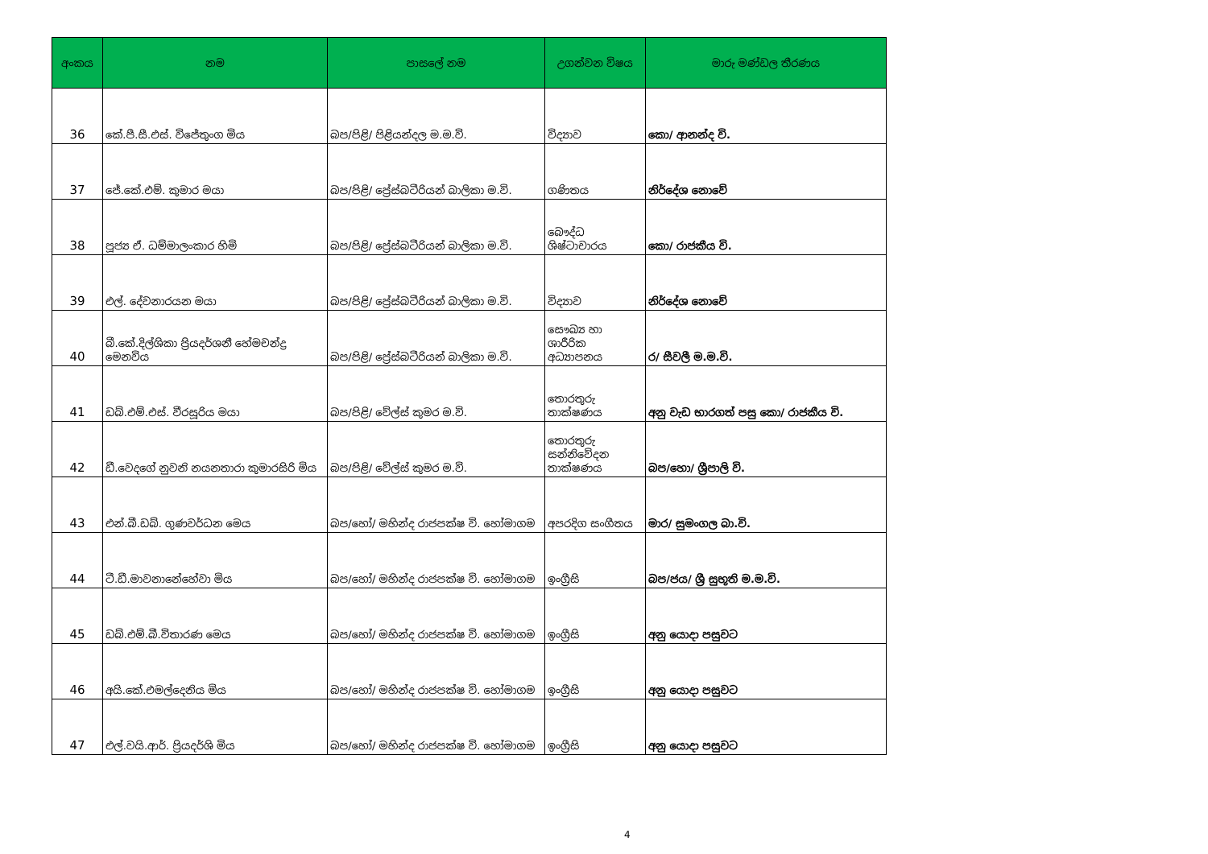| අංකය | නම | පාසලේ නම | උගන්වන විෂය | මාරු මණ්ඩල තීරණය |
| --- | --- | --- | --- | --- |
| 36 | කේ.පී.සී.එස්. විජේතුංග මිය | බප/පිළි/ පිළියන්දල ම.ම.වි. | විද්‍යාව | කො/ ආනන්ද වි. |
| 37 | ජේ.කේ.එම්. කුමාර මයා | බප/පිළි/ ප්‍රේස්බටීරියන් බාලිකා ම.වි. | ගණිතය | නිර්දේශ නොවේ |
| 38 | පූජ්‍ය ඒ. ධම්මාලංකාර හිමි | බප/පිළි/ ප්‍රේස්බටීරියන් බාලිකා ම.වි. | බෞද්ධ ශිෂ්ටාචාරය | කො/ රාජකීය වි. |
| 39 | එල්. දේවනාරයන මයා | බප/පිළි/ ප්‍රේස්බටීරියන් බාලිකා ම.වි. | විද්‍යාව | නිර්දේශ නොවේ |
| 40 | බී.කේ.දිල්ශිකා ප්‍රියදර්ශනී හේමචන්ද්‍ර මෙනවිය | බප/පිළි/ ප්‍රේස්බටීරියන් බාලිකා ම.වි. | සෞඛ්‍ය හා ශාරීරික අධ්‍යාපනය | ර/ සීවලී ම.ම.වි. |
| 41 | ඩබ්.එම්.එස්. වීරසූරිය මයා | බප/පිළි/ වේල්ස් කුමර ම.වි. | තොරතුරු තාක්ෂණය | අනු වැඩ භාරගත් පසු කො/ රාජකීය වි. |
| 42 | ඩී.වෙදගේ නුවනි නයනතාරා කුමාරසිරි මිය | බප/පිළි/ වේල්ස් කුමර ම.වි. | තොරතුරු සන්නිවේදන තාක්ෂණය | බප/හො/ ශ්‍රීපාලි වි. |
| 43 | එන්.බී.ඩබ්. ගුණවර්ධන මෙය | බප/හෝ/ මහින්ද රාජපක්ෂ වි. හෝමාගම | අපරදිග සංගීතය | මාර/ සුමංගල බා.වි. |
| 44 | ටී.ඩී.මාවනානේහේවා මිය | බප/හෝ/ මහින්ද රාජපක්ෂ වි. හෝමාගම | ඉංග්‍රීසි | බප/ජය/ ශ්‍රී සුභූති ම.ම.වි. |
| 45 | ඩබ්.එම්.බී.විතාරණ මෙය | බප/හෝ/ මහින්ද රාජපක්ෂ වි. හෝමාගම | ඉංග්‍රීසි | අනු යොදා පසුවට |
| 46 | අයි.කේ.එමල්දෙනිය මිය | බප/හෝ/ මහින්ද රාජපක්ෂ වි. හෝමාගම | ඉංග්‍රීසි | අනු යොදා පසුවට |
| 47 | එල්.වයි.ආර්. ප්‍රියදර්ශි මිය | බප/හෝ/ මහින්ද රාජපක්ෂ වි. හෝමාගම | ඉංග්‍රීසි | අනු යොදා පසුවට |
4